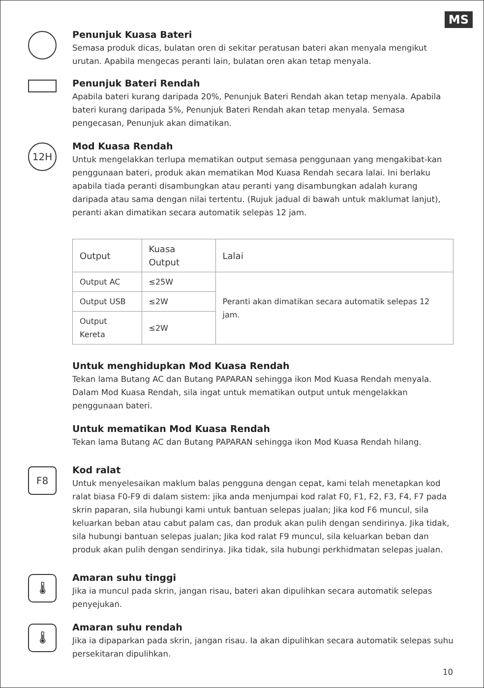MS
Penunjuk Kuasa Bateri
Semasa produk dicas, bulatan oren di sekitar peratusan bateri akan menyala mengikut urutan. Apabila mengecas peranti lain, bulatan oren akan tetap menyala.
Penunjuk Bateri Rendah
Apabila bateri kurang daripada 20%, Penunjuk Bateri Rendah akan tetap menyala. Apabila bateri kurang daripada 5%, Penunjuk Bateri Rendah akan tetap menyala. Semasa pengecasan, Penunjuk akan dimatikan.
12H
Mod Kuasa Rendah
Untuk mengelakkan terlupa mematikan output semasa penggunaan yang mengakibat-kan penggunaan bateri, produk akan mematikan Mod Kuasa Rendah secara lalai. Ini berlaku apabila tiada peranti disambungkan atau peranti yang disambungkan adalah kurang daripada atau sama dengan nilai tertentu. (Rujuk jadual di bawah untuk maklumat lanjut), peranti akan dimatikan secara automatik selepas 12 jam.
| Output | Kuasa Output | Lalai |
| --- | --- | --- |
| Output AC | ≤25W | Peranti akan dimatikan secara automatik selepas 12 jam. |
| Output USB | ≤2W | |
| Output Kereta | ≤2W | |
Untuk menghidupkan Mod Kuasa Rendah
Tekan lama Butang AC dan Butang PAPARAN sehingga ikon Mod Kuasa Rendah menyala. Dalam Mod Kuasa Rendah, sila ingat untuk mematikan output untuk mengelakkan penggunaan bateri.
Untuk mematikan Mod Kuasa Rendah
Tekan lama Butang AC dan Butang PAPARAN sehingga ikon Mod Kuasa Rendah hilang.
F8
Kod ralat
Untuk menyelesaikan maklum balas pengguna dengan cepat, kami telah menetapkan kod ralat biasa F0-F9 di dalam sistem: jika anda menjumpai kod ralat F0, F1, F2, F3, F4, F7 pada skrin paparan, sila hubungi kami untuk bantuan selepas jualan; Jika kod F6 muncul, sila keluarkan beban atau cabut palam cas, dan produk akan pulih dengan sendirinya. Jika tidak, sila hubungi bantuan selepas jualan; Jika kod ralat F9 muncul, sila keluarkan beban dan produk akan pulih dengan sendirinya. Jika tidak, sila hubungi perkhidmatan selepas jualan.
🌡
Amaran suhu tinggi
Jika ia muncul pada skrin, jangan risau, bateri akan dipulihkan secara automatik selepas penyejukan.
🌡
Amaran suhu rendah
Jika ia dipaparkan pada skrin, jangan risau. Ia akan dipulihkan secara automatik selepas suhu persekitaran dipulihkan.
10